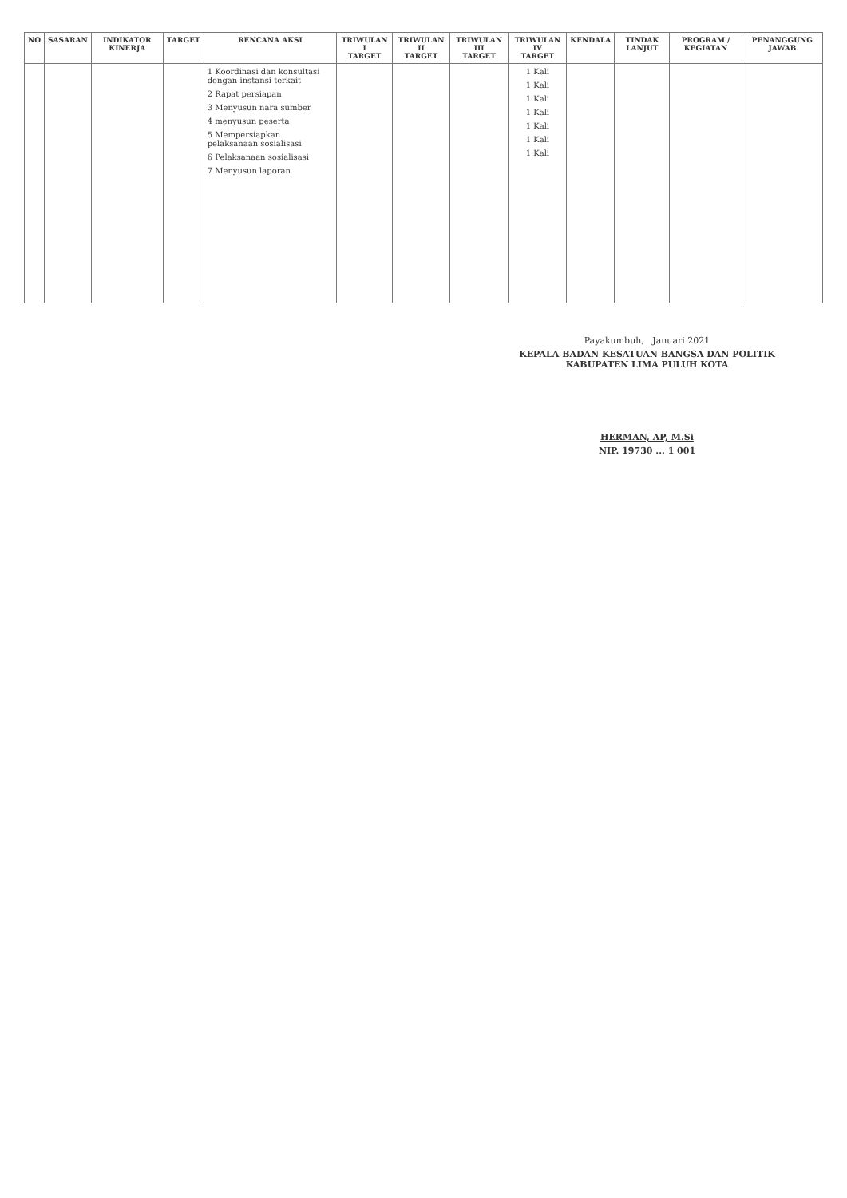| NO | SASARAN | INDIKATOR KINERJA | TARGET | RENCANA AKSI | TRIWULAN I TARGET | TRIWULAN II TARGET | TRIWULAN III TARGET | TRIWULAN IV TARGET | KENDALA | TINDAK LANJUT | PROGRAM / KEGIATAN | PENANGGUNG JAWAB |
| --- | --- | --- | --- | --- | --- | --- | --- | --- | --- | --- | --- | --- |
| | | | | 1 Koordinasi dan konsultasi dengan instansi terkait 2 Rapat persiapan 3 Menyusun nara sumber 4 menyusun peserta 5 Mempersiapkan pelaksanaan sosialisasi 6 Pelaksanaan sosialisasi 7 Menyusun laporan | | | | 1 Kali 1 Kali 1 Kali 1 Kali 1 Kali 1 Kali 1 Kali | | | | |
Payakumbuh, Januari 2021
KEPALA BADAN KESATUAN BANGSA DAN POLITIK
KABUPATEN LIMA PULUH KOTA
HERMAN, AP, M.Si
NIP. 19730 ... 1 001